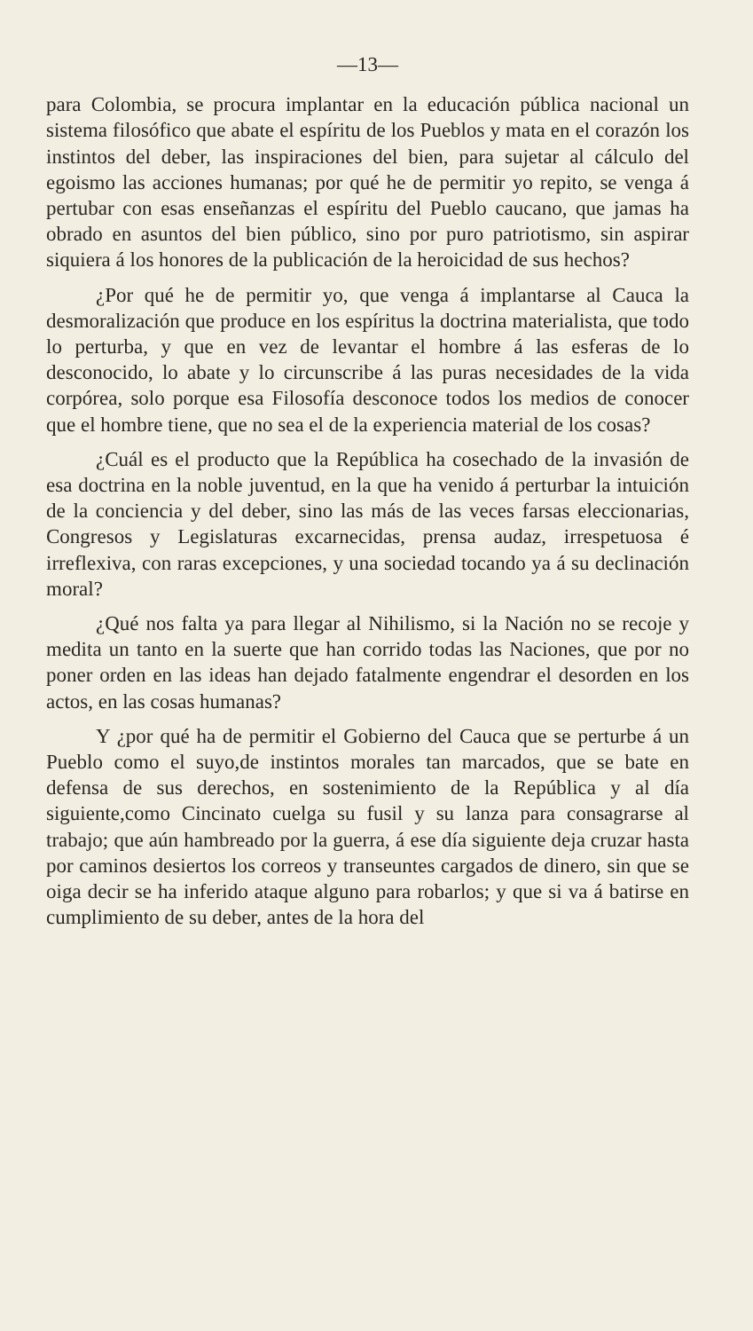—13—
para Colombia, se procura implantar en la educación pública nacional un sistema filosófico que abate el espíritu de los Pueblos y mata en el corazón los instintos del deber, las inspiraciones del bien, para sujetar al cálculo del egoismo las acciones humanas; por qué he de permitir yo repito, se venga á pertubar con esas enseñanzas el espíritu del Pueblo caucano, que jamas ha obrado en asuntos del bien público, sino por puro patriotismo, sin aspirar siquiera á los honores de la publicación de la heroicidad de sus hechos?
¿Por qué he de permitir yo, que venga á implantarse al Cauca la desmoralización que produce en los espíritus la doctrina materialista, que todo lo perturba, y que en vez de levantar el hombre á las esferas de lo desconocido, lo abate y lo circunscribe á las puras necesidades de la vida corpórea, solo porque esa Filosofía desconoce todos los medios de conocer que el hombre tiene, que no sea el de la experiencia material de los cosas?
¿Cuál es el producto que la República ha cosechado de la invasión de esa doctrina en la noble juventud, en la que ha venido á perturbar la intuición de la conciencia y del deber, sino las más de las veces farsas eleccionarias, Congresos y Legislaturas excarnecidas, prensa audaz, irrespetuosa é irreflexiva, con raras excepciones, y una sociedad tocando ya á su declinación moral?
¿Qué nos falta ya para llegar al Nihilismo, si la Nación no se recoje y medita un tanto en la suerte que han corrido todas las Naciones, que por no poner orden en las ideas han dejado fatalmente engendrar el desorden en los actos, en las cosas humanas?
Y ¿por qué ha de permitir el Gobierno del Cauca que se perturbe á un Pueblo como el suyo,de instintos morales tan marcados, que se bate en defensa de sus derechos, en sostenimiento de la República y al día siguiente,como Cincinato cuelga su fusil y su lanza para consagrarse al trabajo; que aún hambreado por la guerra, á ese día siguiente deja cruzar hasta por caminos desiertos los correos y transeuntes cargados de dinero, sin que se oiga decir se ha inferido ataque alguno para robarlos; y que si va á batirse en cumplimiento de su deber, antes de la hora del